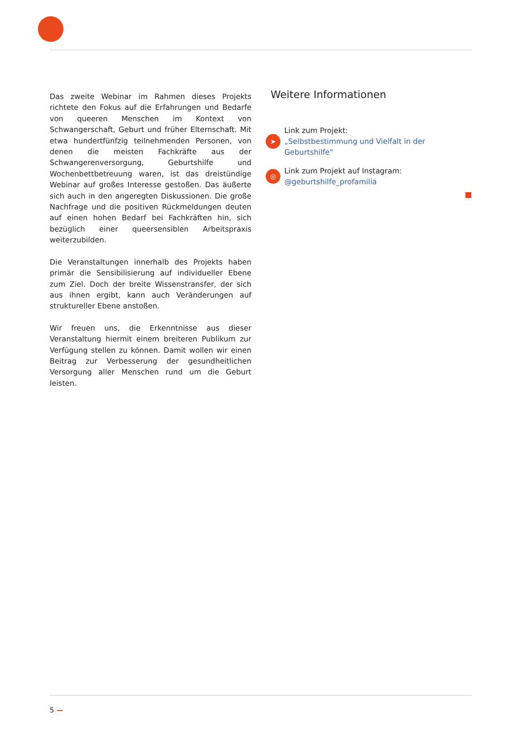Das zweite Webinar im Rahmen dieses Projekts richtete den Fokus auf die Erfahrungen und Bedarfe von queeren Menschen im Kontext von Schwangerschaft, Geburt und früher Elternschaft. Mit etwa hundertfünfzig teilnehmenden Personen, von denen die meisten Fachkräfte aus der Schwangerenversorgung, Geburtshilfe und Wochenbettbetreuung waren, ist das dreistündige Webinar auf großes Interesse gestoßen. Das äußerte sich auch in den angeregten Diskussionen. Die große Nachfrage und die positiven Rückmeldungen deuten auf einen hohen Bedarf bei Fachkräften hin, sich bezüglich einer queersensiblen Arbeitspraxis weiterzubilden.
Die Veranstaltungen innerhalb des Projekts haben primär die Sensibilisierung auf individueller Ebene zum Ziel. Doch der breite Wissenstransfer, der sich aus ihnen ergibt, kann auch Veränderungen auf struktureller Ebene anstoßen.
Wir freuen uns, die Erkenntnisse aus dieser Veranstaltung hiermit einem breiteren Publikum zur Verfügung stellen zu können. Damit wollen wir einen Beitrag zur Verbesserung der gesundheitlichen Versorgung aller Menschen rund um die Geburt leisten.
Weitere Informationen
➤
Link zum Projekt:
„Selbstbestimmung und Vielfalt in der Geburtshilfe“
◎
Link zum Projekt auf Instagram:
@geburtshilfe_profamilia
5